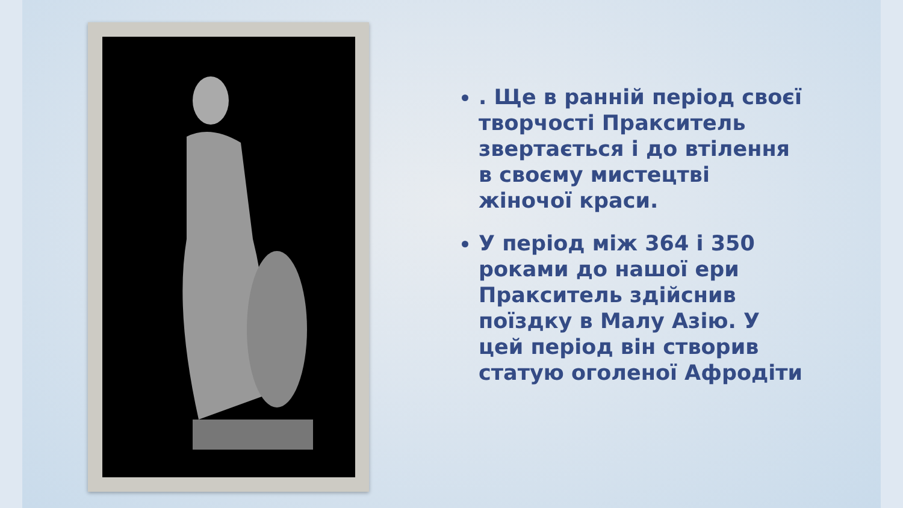. Ще в ранній період своєї творчості Пракситель звертається і до втілення в своєму мистецтві жіночої краси.
У період між 364 і 350 роками до нашої ери Пракситель здійснив поїздку в Малу Азію. У цей період він створив статую оголеної Афродіти